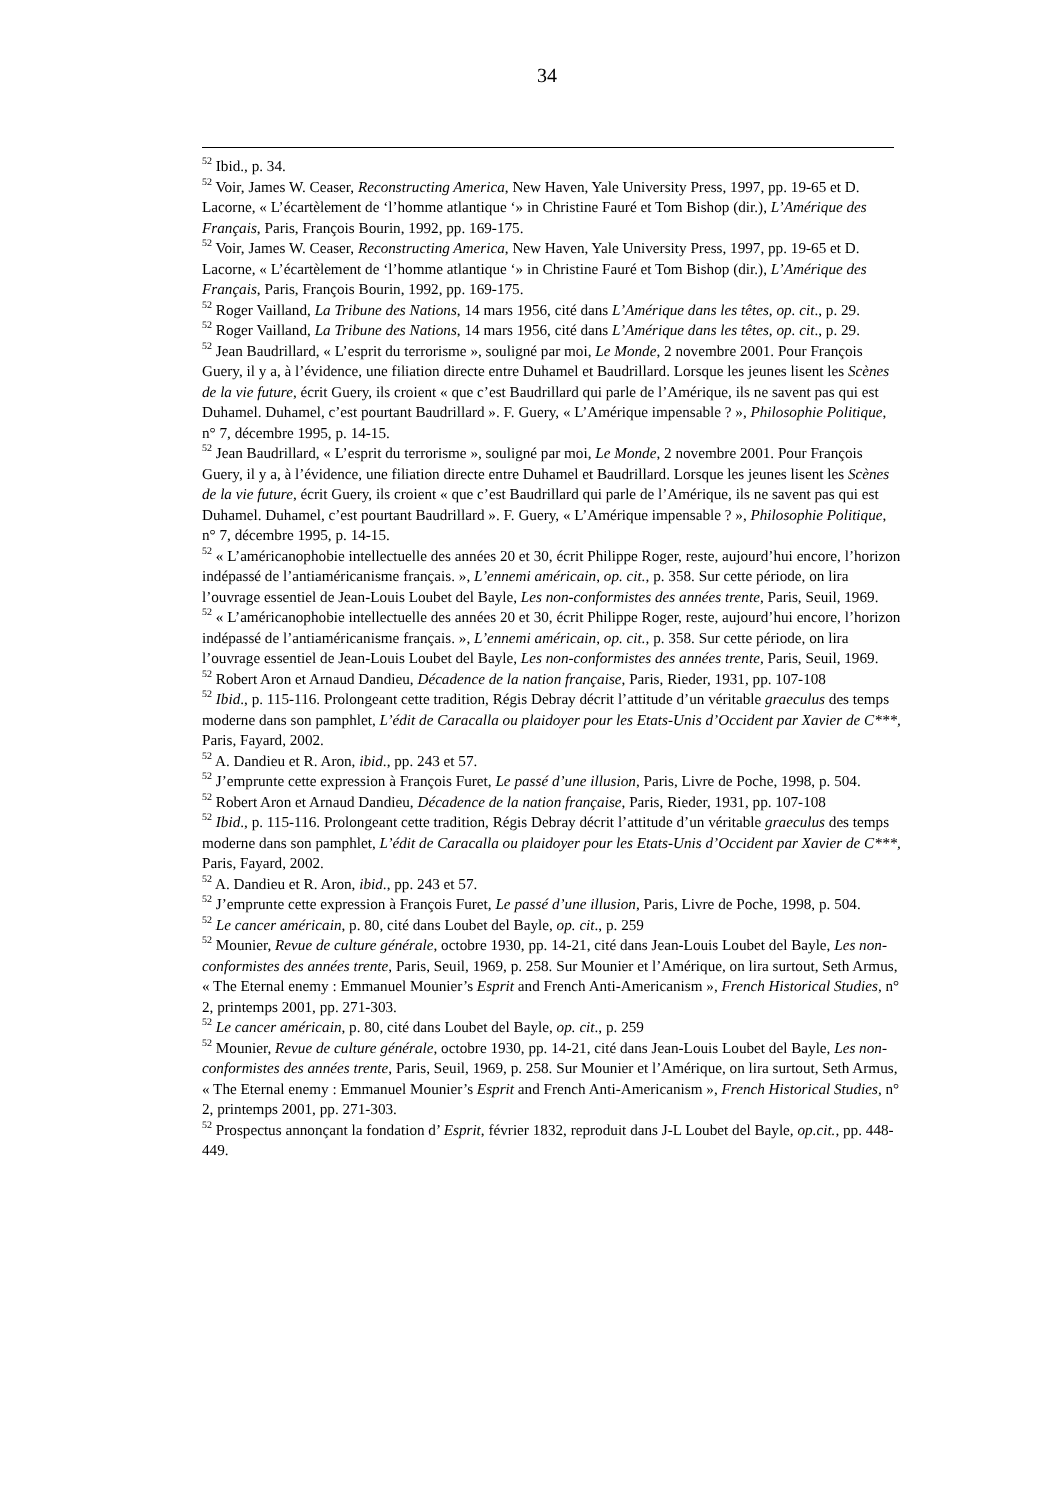34
<sup>52</sup> Ibid., p. 34.
<sup>52</sup> Voir, James W. Ceaser, Reconstructing America, New Haven, Yale University Press, 1997, pp. 19-65 et D. Lacorne, « L’écartèlement de ‘l’homme atlantique ‘» in Christine Fauré et Tom Bishop (dir.), L’Amérique des Français, Paris, François Bourin, 1992, pp. 169-175.
<sup>52</sup> Voir, James W. Ceaser, Reconstructing America, New Haven, Yale University Press, 1997, pp. 19-65 et D. Lacorne, « L’écartèlement de ‘l’homme atlantique ‘» in Christine Fauré et Tom Bishop (dir.), L’Amérique des Français, Paris, François Bourin, 1992, pp. 169-175.
<sup>52</sup> Roger Vailland, La Tribune des Nations, 14 mars 1956, cité dans L’Amérique dans les têtes, op. cit., p. 29.
<sup>52</sup> Roger Vailland, La Tribune des Nations, 14 mars 1956, cité dans L’Amérique dans les têtes, op. cit., p. 29.
<sup>52</sup> Jean Baudrillard, « L’esprit du terrorisme », souligné par moi, Le Monde, 2 novembre 2001. Pour François Guery, il y a, à l’évidence, une filiation directe entre Duhamel et Baudrillard. Lorsque les jeunes lisent les Scènes de la vie future, écrit Guery, ils croient « que c’est Baudrillard qui parle de l’Amérique, ils ne savent pas qui est Duhamel. Duhamel, c’est pourtant Baudrillard ». F. Guery, « L’Amérique impensable ? », Philosophie Politique, n° 7, décembre 1995, p. 14-15.
<sup>52</sup> Jean Baudrillard, « L’esprit du terrorisme », souligné par moi, Le Monde, 2 novembre 2001. Pour François Guery, il y a, à l’évidence, une filiation directe entre Duhamel et Baudrillard. Lorsque les jeunes lisent les Scènes de la vie future, écrit Guery, ils croient « que c’est Baudrillard qui parle de l’Amérique, ils ne savent pas qui est Duhamel. Duhamel, c’est pourtant Baudrillard ». F. Guery, « L’Amérique impensable ? », Philosophie Politique, n° 7, décembre 1995, p. 14-15.
<sup>52</sup> « L’américanophobie intellectuelle des années 20 et 30, écrit Philippe Roger, reste, aujourd’hui encore, l’horizon indépassé de l’antiaméricanisme français. », L’ennemi américain, op. cit., p. 358. Sur cette période, on lira l’ouvrage essentiel de Jean-Louis Loubet del Bayle, Les non-conformistes des années trente, Paris, Seuil, 1969.
<sup>52</sup> « L’américanophobie intellectuelle des années 20 et 30, écrit Philippe Roger, reste, aujourd’hui encore, l’horizon indépassé de l’antiaméricanisme français. », L’ennemi américain, op. cit., p. 358. Sur cette période, on lira l’ouvrage essentiel de Jean-Louis Loubet del Bayle, Les non-conformistes des années trente, Paris, Seuil, 1969.
<sup>52</sup> Robert Aron et Arnaud Dandieu, Décadence de la nation française, Paris, Rieder, 1931, pp. 107-108
<sup>52</sup> Ibid., p. 115-116. Prolongeant cette tradition, Régis Debray décrit l’attitude d’un véritable graeculus des temps moderne dans son pamphlet, L’édit de Caracalla ou plaidoyer pour les Etats-Unis d’Occident par Xavier de C***, Paris, Fayard, 2002.
<sup>52</sup> A. Dandieu et R. Aron, ibid., pp. 243 et 57.
<sup>52</sup> J’emprunte cette expression à François Furet, Le passé d’une illusion, Paris, Livre de Poche, 1998, p. 504.
<sup>52</sup> Robert Aron et Arnaud Dandieu, Décadence de la nation française, Paris, Rieder, 1931, pp. 107-108
<sup>52</sup> Ibid., p. 115-116. Prolongeant cette tradition, Régis Debray décrit l’attitude d’un véritable graeculus des temps moderne dans son pamphlet, L’édit de Caracalla ou plaidoyer pour les Etats-Unis d’Occident par Xavier de C***, Paris, Fayard, 2002.
<sup>52</sup> A. Dandieu et R. Aron, ibid., pp. 243 et 57.
<sup>52</sup> J’emprunte cette expression à François Furet, Le passé d’une illusion, Paris, Livre de Poche, 1998, p. 504.
<sup>52</sup> Le cancer américain, p. 80, cité dans Loubet del Bayle, op. cit., p. 259
<sup>52</sup> Mounier, Revue de culture générale, octobre 1930, pp. 14-21, cité dans Jean-Louis Loubet del Bayle, Les non-conformistes des années trente, Paris, Seuil, 1969, p. 258. Sur Mounier et l’Amérique, on lira surtout, Seth Armus, « The Eternal enemy : Emmanuel Mounier’s Esprit and French Anti-Americanism », French Historical Studies, n° 2, printemps 2001, pp. 271-303.
<sup>52</sup> Le cancer américain, p. 80, cité dans Loubet del Bayle, op. cit., p. 259
<sup>52</sup> Mounier, Revue de culture générale, octobre 1930, pp. 14-21, cité dans Jean-Louis Loubet del Bayle, Les non-conformistes des années trente, Paris, Seuil, 1969, p. 258. Sur Mounier et l’Amérique, on lira surtout, Seth Armus, « The Eternal enemy : Emmanuel Mounier’s Esprit and French Anti-Americanism », French Historical Studies, n° 2, printemps 2001, pp. 271-303.
<sup>52</sup> Prospectus annonçant la fondation d’ Esprit, février 1832, reproduit dans J-L Loubet del Bayle, op.cit., pp. 448-449.